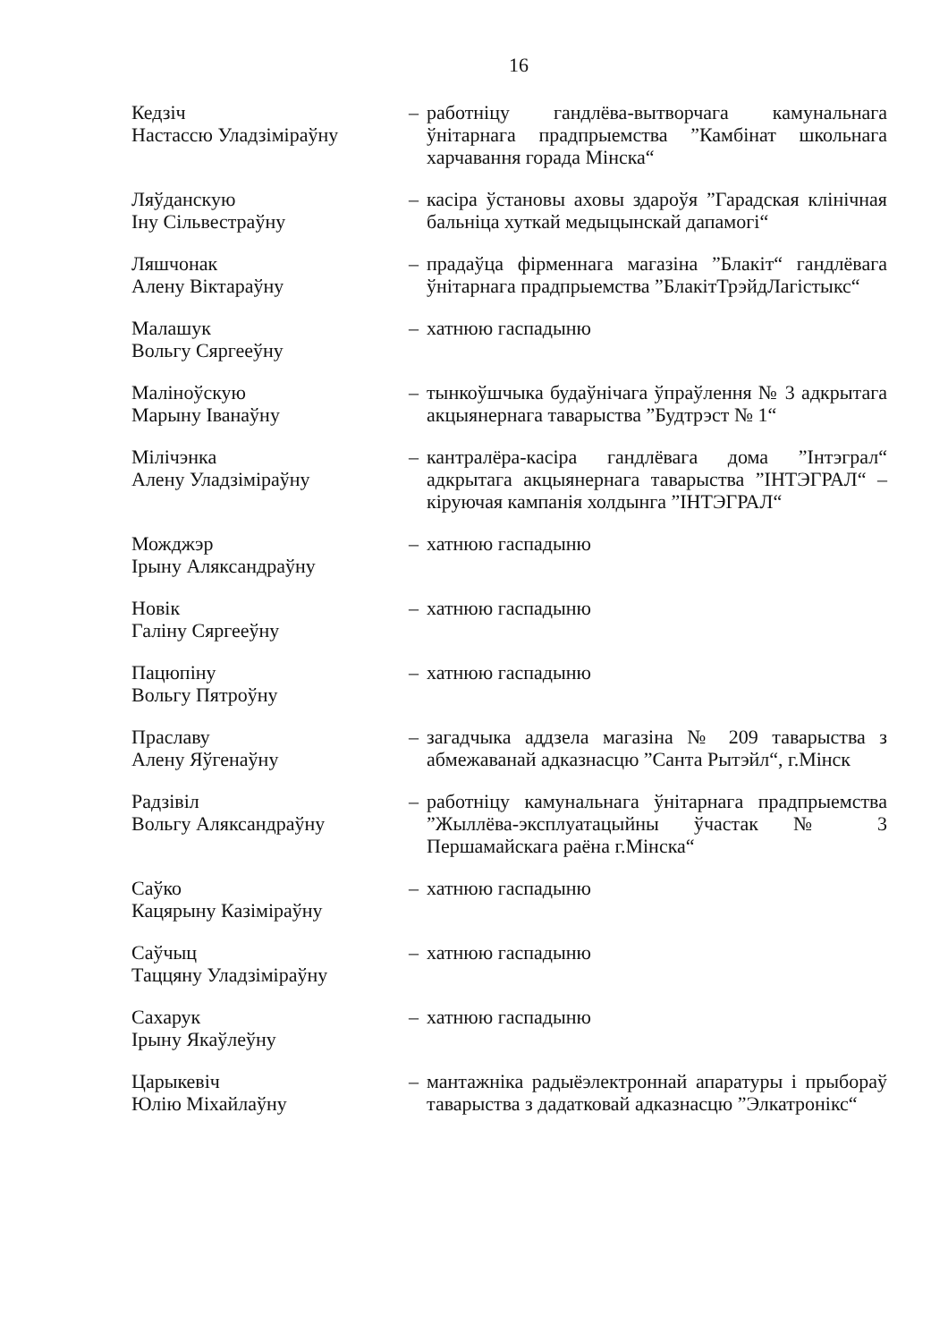16
Кедзіч
Настассю Уладзіміраўну
– работніцу гандлёва-вытворчага камунальнага ўнітарнага прадпрыемства ”Камбінат школьнага харчавання горада Мінска“
Ляўданскую
Іну Сільвестраўну
– касіра ўстановы аховы здароўя ”Гарадская клінічная бальніца хуткай медыцынскай дапамогі“
Ляшчонак
Алену Віктараўну
– прадаўца фірменнага магазіна ”Блакіт“ гандлёвага ўнітарнага прадпрыемства ”БлакітТрэйдЛагістыкс“
Малашук
Вольгу Сяргееўну
– хатнюю гаспадыню
Маліноўскую
Марыну Іванаўну
– тынкоўшчыка будаўнічага ўпраўлення № 3 адкрытага акцыянернага таварыства ”Будтрэст № 1“
Мілічэнка
Алену Уладзіміраўну
– кантралёра-касіра гандлёвага дома ”Інтэграл“ адкрытага акцыянернага таварыства ”ІНТЭГРАЛ“ – кіруючая кампанія холдынга ”ІНТЭГРАЛ“
Можджэр
Ірыну Аляксандраўну
– хатнюю гаспадыню
Новік
Галіну Сяргееўну
– хатнюю гаспадыню
Пацюпіну
Вольгу Пятроўну
– хатнюю гаспадыню
Праславу
Алену Яўгенаўну
– загадчыка аддзела магазіна № 209 таварыства з абмежаванай адказнасцю ”Санта Рытэйл“, г.Мінск
Радзівіл
Вольгу Аляксандраўну
– работніцу камунальнага ўнітарнага прадпрыемства ”Жыллёва-эксплуатацыйны ўчастак № 3 Першамайскага раёна г.Мінска“
Саўко
Кацярыну Казіміраўну
– хатнюю гаспадыню
Саўчыц
Таццяну Уладзіміраўну
– хатнюю гаспадыню
Сахарук
Ірыну Якаўлеўну
– хатнюю гаспадыню
Царыкевіч
Юлію Міхайлаўну
– мантажніка радыёэлектроннай апаратуры і прыбораў таварыства з дадатковай адказнасцю ”Элкатронікс“